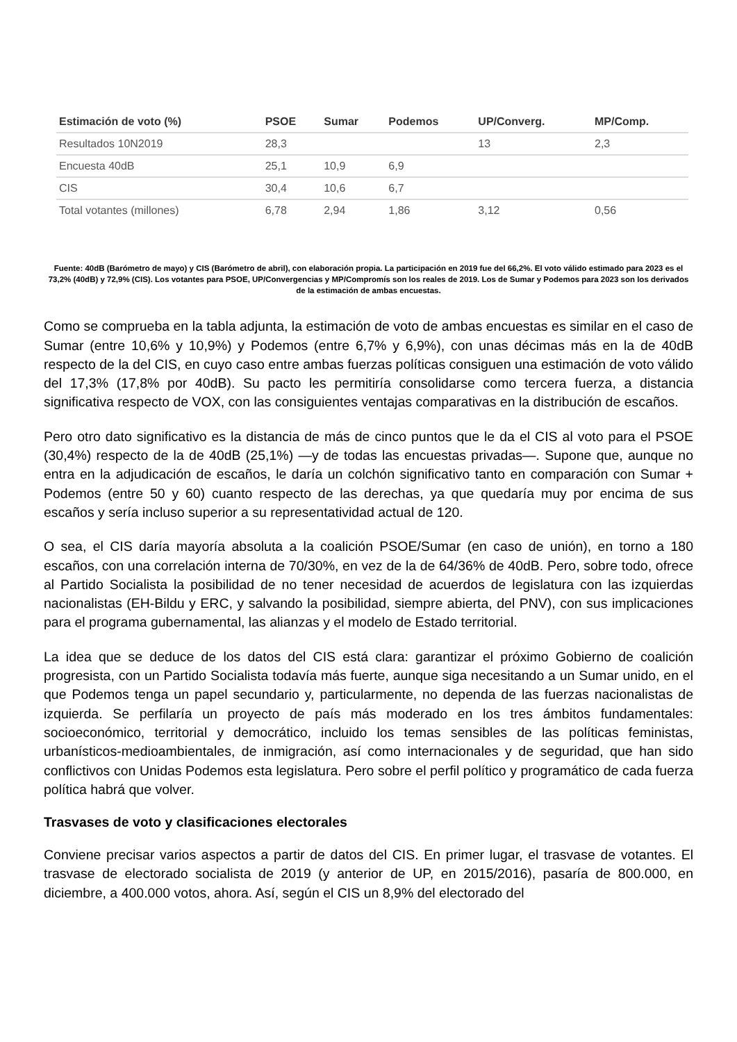| Estimación de voto (%) | PSOE | Sumar | Podemos | UP/Converg. | MP/Comp. |
| --- | --- | --- | --- | --- | --- |
| Resultados 10N2019 | 28,3 | | | 13 | 2,3 |
| Encuesta 40dB | 25,1 | 10,9 | 6,9 | | |
| CIS | 30,4 | 10,6 | 6,7 | | |
| Total votantes (millones) | 6,78 | 2,94 | 1,86 | 3,12 | 0,56 |
Fuente: 40dB (Barómetro de mayo) y CIS (Barómetro de abril), con elaboración propia. La participación en 2019 fue del 66,2%. El voto válido estimado para 2023 es el 73,2% (40dB) y 72,9% (CIS). Los votantes para PSOE, UP/Convergencias y MP/Compromís son los reales de 2019. Los de Sumar y Podemos para 2023 son los derivados de la estimación de ambas encuestas.
Como se comprueba en la tabla adjunta, la estimación de voto de ambas encuestas es similar en el caso de Sumar (entre 10,6% y 10,9%) y Podemos (entre 6,7% y 6,9%), con unas décimas más en la de 40dB respecto de la del CIS, en cuyo caso entre ambas fuerzas políticas consiguen una estimación de voto válido del 17,3% (17,8% por 40dB). Su pacto les permitiría consolidarse como tercera fuerza, a distancia significativa respecto de VOX, con las consiguientes ventajas comparativas en la distribución de escaños.
Pero otro dato significativo es la distancia de más de cinco puntos que le da el CIS al voto para el PSOE (30,4%) respecto de la de 40dB (25,1%) —y de todas las encuestas privadas—. Supone que, aunque no entra en la adjudicación de escaños, le daría un colchón significativo tanto en comparación con Sumar + Podemos (entre 50 y 60) cuanto respecto de las derechas, ya que quedaría muy por encima de sus escaños y sería incluso superior a su representatividad actual de 120.
O sea, el CIS daría mayoría absoluta a la coalición PSOE/Sumar (en caso de unión), en torno a 180 escaños, con una correlación interna de 70/30%, en vez de la de 64/36% de 40dB. Pero, sobre todo, ofrece al Partido Socialista la posibilidad de no tener necesidad de acuerdos de legislatura con las izquierdas nacionalistas (EH-Bildu y ERC, y salvando la posibilidad, siempre abierta, del PNV), con sus implicaciones para el programa gubernamental, las alianzas y el modelo de Estado territorial.
La idea que se deduce de los datos del CIS está clara: garantizar el próximo Gobierno de coalición progresista, con un Partido Socialista todavía más fuerte, aunque siga necesitando a un Sumar unido, en el que Podemos tenga un papel secundario y, particularmente, no dependa de las fuerzas nacionalistas de izquierda. Se perfilaría un proyecto de país más moderado en los tres ámbitos fundamentales: socioeconómico, territorial y democrático, incluido los temas sensibles de las políticas feministas, urbanísticos-medioambientales, de inmigración, así como internacionales y de seguridad, que han sido conflictivos con Unidas Podemos esta legislatura. Pero sobre el perfil político y programático de cada fuerza política habrá que volver.
Trasvases de voto y clasificaciones electorales
Conviene precisar varios aspectos a partir de datos del CIS. En primer lugar, el trasvase de votantes. El trasvase de electorado socialista de 2019 (y anterior de UP, en 2015/2016), pasaría de 800.000, en diciembre, a 400.000 votos, ahora. Así, según el CIS un 8,9% del electorado del